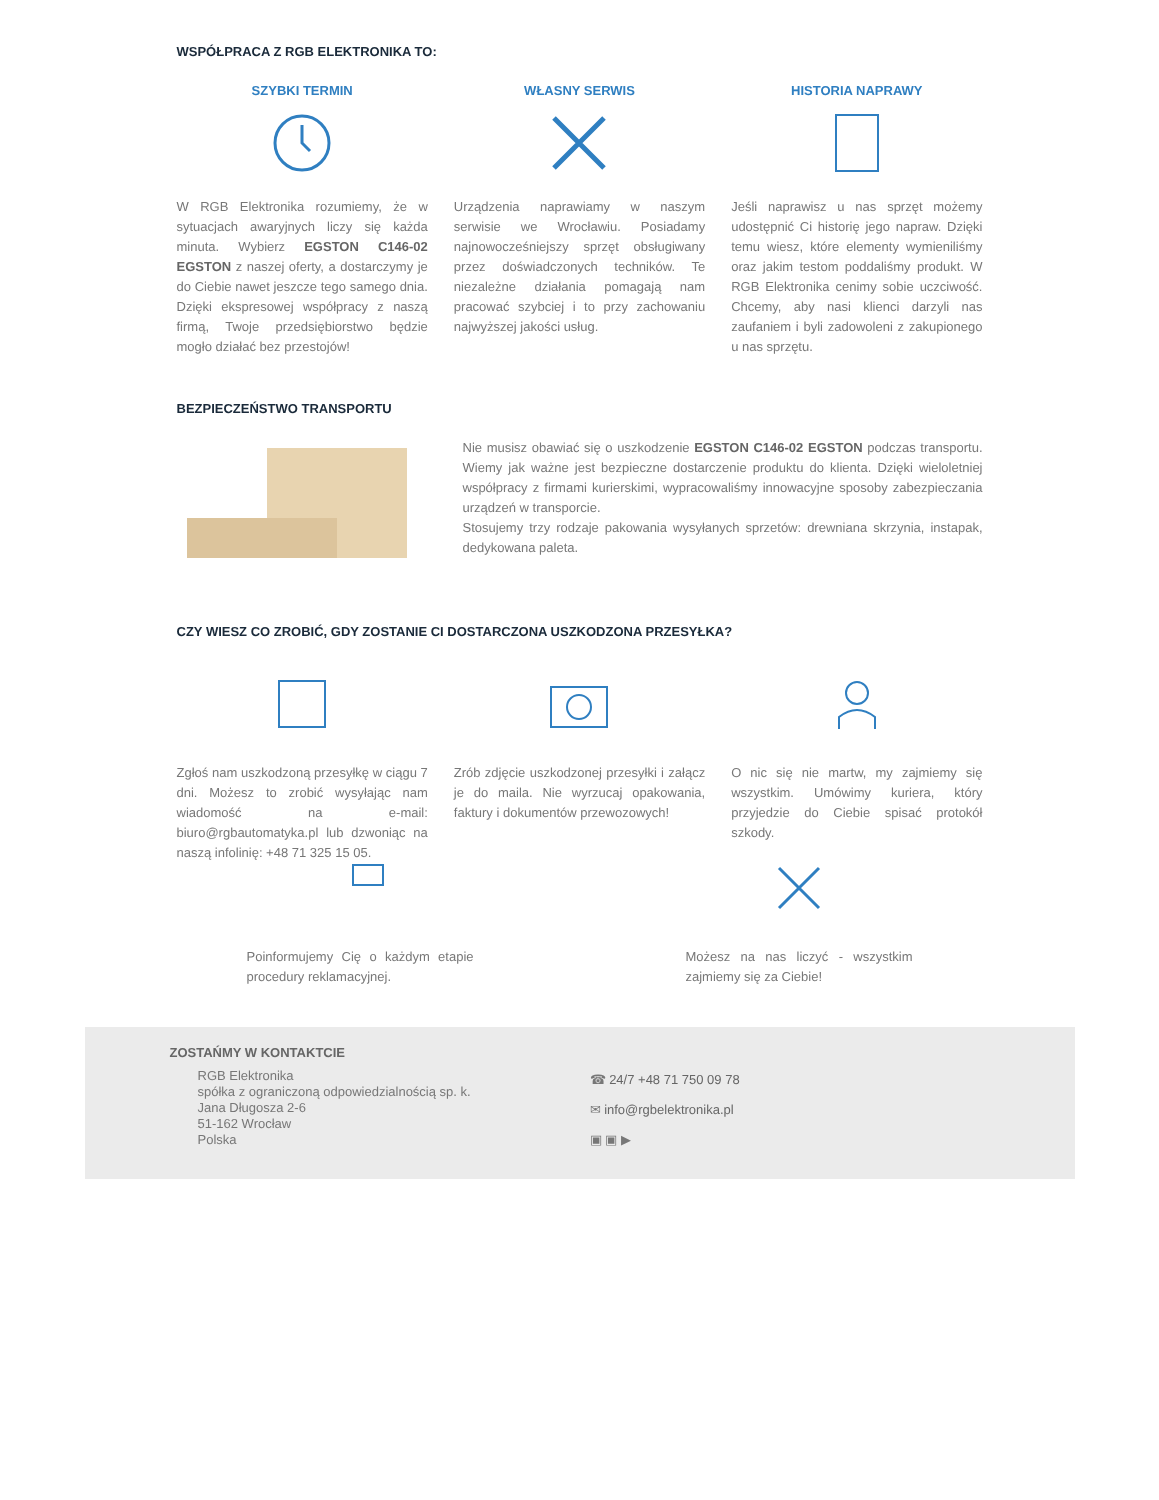WSPÓŁPRACA Z RGB ELEKTRONIKA TO:
SZYBKI TERMIN
W RGB Elektronika rozumiemy, że w sytuacjach awaryjnych liczy się każda minuta. Wybierz EGSTON C146-02 EGSTON z naszej oferty, a dostarczymy je do Ciebie nawet jeszcze tego samego dnia. Dzięki ekspresowej współpracy z naszą firmą, Twoje przedsiębiorstwo będzie mogło działać bez przestojów!
WŁASNY SERWIS
Urządzenia naprawiamy w naszym serwisie we Wrocławiu. Posiadamy najnowocześniejszy sprzęt obsługiwany przez doświadczonych techników. Te niezależne działania pomagają nam pracować szybciej i to przy zachowaniu najwyższej jakości usług.
HISTORIA NAPRAWY
Jeśli naprawisz u nas sprzęt możemy udostępnić Ci historię jego napraw. Dzięki temu wiesz, które elementy wymieniliśmy oraz jakim testom poddaliśmy produkt. W RGB Elektronika cenimy sobie uczciwość. Chcemy, aby nasi klienci darzyli nas zaufaniem i byli zadowoleni z zakupionego u nas sprzętu.
BEZPIECZEŃSTWO TRANSPORTU
Nie musisz obawiać się o uszkodzenie EGSTON C146-02 EGSTON podczas transportu. Wiemy jak ważne jest bezpieczne dostarczenie produktu do klienta. Dzięki wieloletniej współpracy z firmami kurierskimi, wypracowaliśmy innowacyjne sposoby zabezpieczania urządzeń w transporcie.
Stosujemy trzy rodzaje pakowania wysyłanych sprzetów: drewniana skrzynia, instapak, dedykowana paleta.
CZY WIESZ CO ZROBIĆ, GDY ZOSTANIE CI DOSTARCZONA USZKODZONA PRZESYŁKA?
Zgłoś nam uszkodzoną przesyłkę w ciągu 7 dni. Możesz to zrobić wysyłając nam wiadomość na e-mail: biuro@rgbautomatyka.pl lub dzwoniąc na naszą infolinię: +48 71 325 15 05.
Zrób zdjęcie uszkodzonej przesyłki i załącz je do maila. Nie wyrzucaj opakowania, faktury i dokumentów przewozowych!
O nic się nie martw, my zajmiemy się wszystkim. Umówimy kuriera, który przyjedzie do Ciebie spisać protokół szkody.
Poinformujemy Cię o każdym etapie procedury reklamacyjnej.
Możesz na nas liczyć - wszystkim zajmiemy się za Ciebie!
ZOSTAŃMY W KONTAKTCIE
RGB Elektronika
spółka z ograniczoną odpowiedzialnością sp. k.
Jana Długosza 2-6
51-162 Wrocław
Polska
☎ 24/7 +48 71 750 09 78
✉ info@rgbelektronika.pl
▣ ▣ ▶